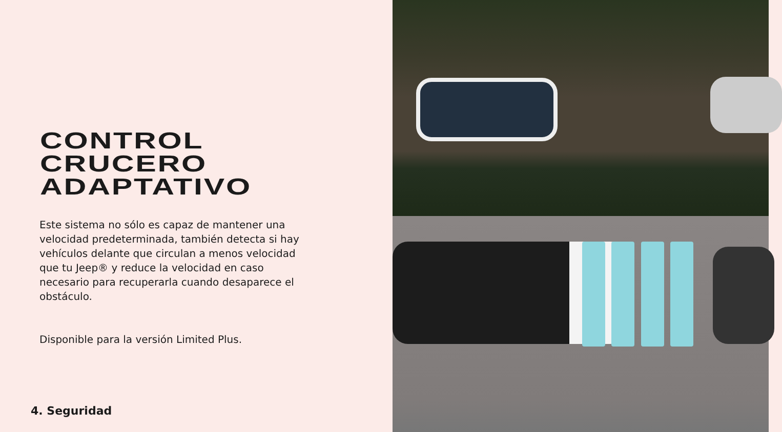CONTROL
CRUCERO
ADAPTATIVO
Este sistema no sólo es capaz de mantener una velocidad predeterminada, también detecta si hay vehículos delante que circulan a menos velocidad que tu Jeep® y reduce la velocidad en caso necesario para recuperarla cuando desaparece el obstáculo.
Disponible para la versión Limited Plus.
4. Seguridad